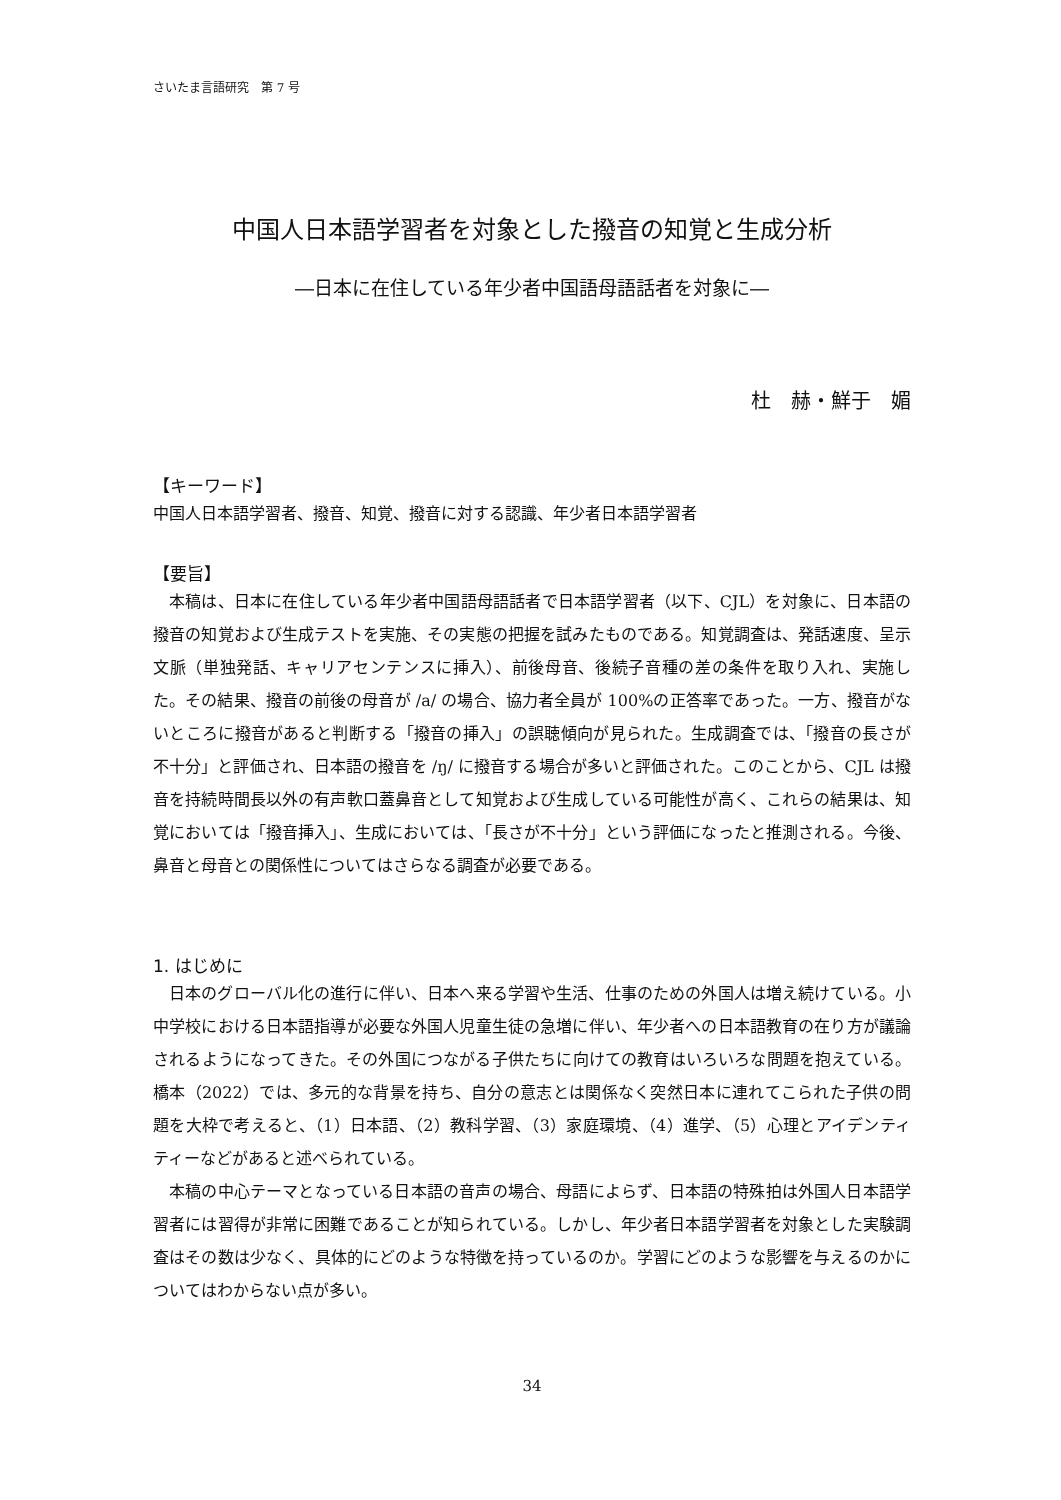さいたま言語研究　第 7 号
中国人日本語学習者を対象とした撥音の知覚と生成分析
―日本に在住している年少者中国語母語話者を対象に―
杜　赫・鮮于　媚
【キーワード】
中国人日本語学習者、撥音、知覚、撥音に対する認識、年少者日本語学習者
【要旨】
本稿は、日本に在住している年少者中国語母語話者で日本語学習者（以下、CJL）を対象に、日本語の撥音の知覚および生成テストを実施、その実態の把握を試みたものである。知覚調査は、発話速度、呈示文脈（単独発話、キャリアセンテンスに挿入）、前後母音、後続子音種の差の条件を取り入れ、実施した。その結果、撥音の前後の母音が /a/ の場合、協力者全員が 100%の正答率であった。一方、撥音がないところに撥音があると判断する「撥音の挿入」の誤聴傾向が見られた。生成調査では、「撥音の長さが不十分」と評価され、日本語の撥音を /ŋ/ に撥音する場合が多いと評価された。このことから、CJL は撥音を持続時間長以外の有声軟口蓋鼻音として知覚および生成している可能性が高く、これらの結果は、知覚においては「撥音挿入」、生成においては、「長さが不十分」という評価になったと推測される。今後、鼻音と母音との関係性についてはさらなる調査が必要である。
1. はじめに
日本のグローバル化の進行に伴い、日本へ来る学習や生活、仕事のための外国人は増え続けている。小中学校における日本語指導が必要な外国人児童生徒の急増に伴い、年少者への日本語教育の在り方が議論されるようになってきた。その外国につながる子供たちに向けての教育はいろいろな問題を抱えている。橋本（2022）では、多元的な背景を持ち、自分の意志とは関係なく突然日本に連れてこられた子供の問題を大枠で考えると、（1）日本語、（2）教科学習、（3）家庭環境、（4）進学、（5）心理とアイデンティティーなどがあると述べられている。
本稿の中心テーマとなっている日本語の音声の場合、母語によらず、日本語の特殊拍は外国人日本語学習者には習得が非常に困難であることが知られている。しかし、年少者日本語学習者を対象とした実験調査はその数は少なく、具体的にどのような特徴を持っているのか。学習にどのような影響を与えるのかについてはわからない点が多い。
34